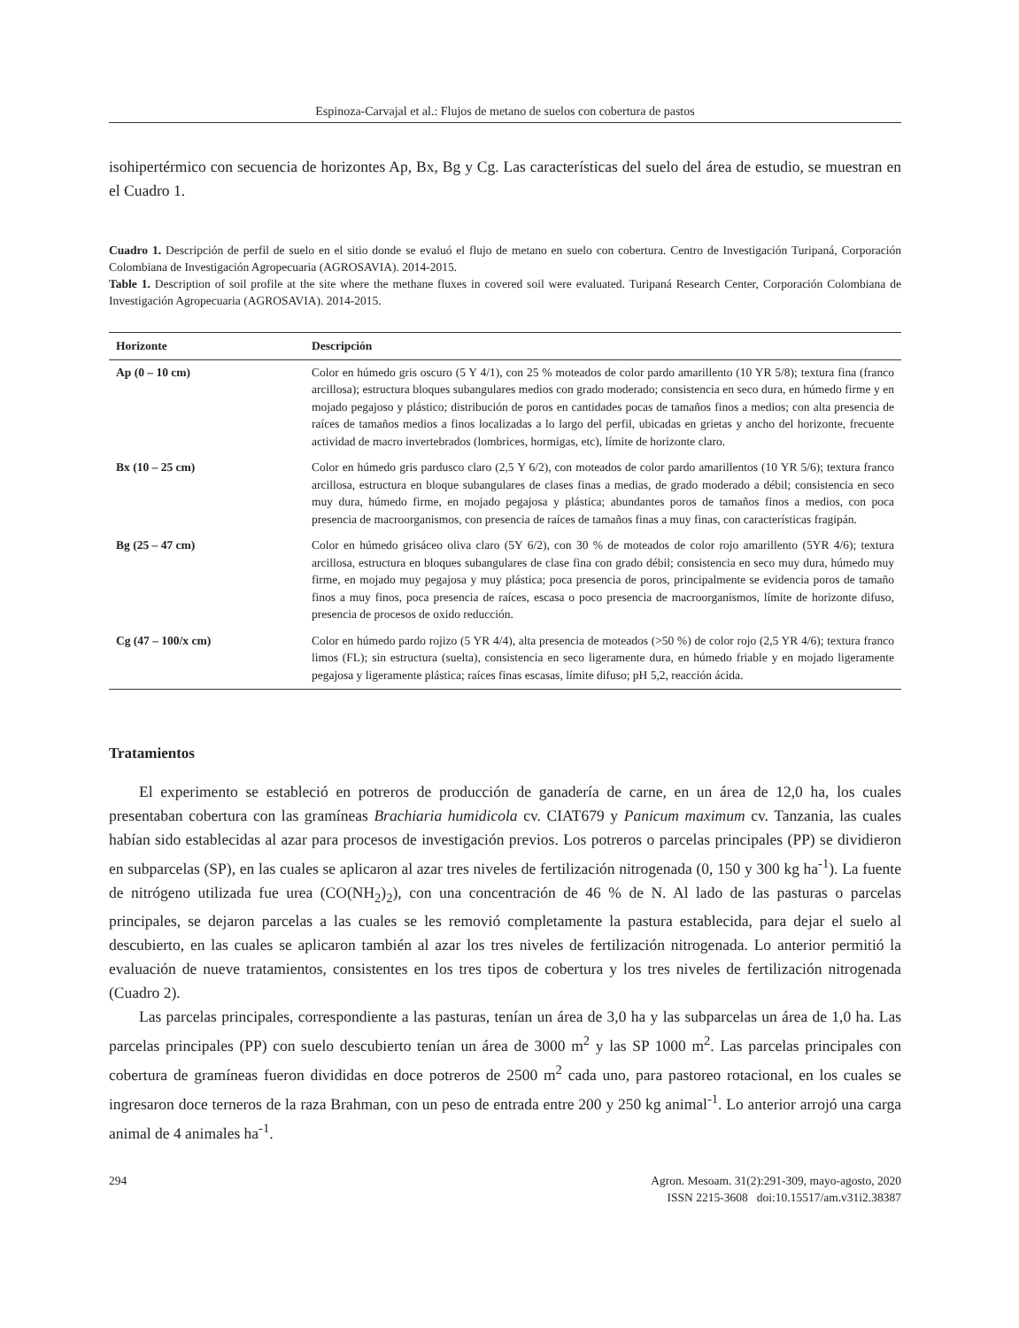Espinoza-Carvajal et al.: Flujos de metano de suelos con cobertura de pastos
isohipertérmico con secuencia de horizontes Ap, Bx, Bg y Cg. Las características del suelo del área de estudio, se muestran en el Cuadro 1.
Cuadro 1. Descripción de perfil de suelo en el sitio donde se evaluó el flujo de metano en suelo con cobertura. Centro de Investigación Turipaná, Corporación Colombiana de Investigación Agropecuaria (AGROSAVIA). 2014-2015.
Table 1. Description of soil profile at the site where the methane fluxes in covered soil were evaluated. Turipaná Research Center, Corporación Colombiana de Investigación Agropecuaria (AGROSAVIA). 2014-2015.
| Horizonte | Descripción |
| --- | --- |
| Ap (0 – 10 cm) | Color en húmedo gris oscuro (5 Y 4/1), con 25 % moteados de color pardo amarillento (10 YR 5/8); textura fina (franco arcillosa); estructura bloques subangulares medios con grado moderado; consistencia en seco dura, en húmedo firme y en mojado pegajoso y plástico; distribución de poros en cantidades pocas de tamaños finos a medios; con alta presencia de raíces de tamaños medios a finos localizadas a lo largo del perfil, ubicadas en grietas y ancho del horizonte, frecuente actividad de macro invertebrados (lombrices, hormigas, etc), límite de horizonte claro. |
| Bx (10 – 25 cm) | Color en húmedo gris pardusco claro (2,5 Y 6/2), con moteados de color pardo amarillentos (10 YR 5/6); textura franco arcillosa, estructura en bloque subangulares de clases finas a medias, de grado moderado a débil; consistencia en seco muy dura, húmedo firme, en mojado pegajosa y plástica; abundantes poros de tamaños finos a medios, con poca presencia de macroorganismos, con presencia de raíces de tamaños finas a muy finas, con características fragipán. |
| Bg (25 – 47 cm) | Color en húmedo grisáceo oliva claro (5Y 6/2), con 30 % de moteados de color rojo amarillento (5YR 4/6); textura arcillosa, estructura en bloques subangulares de clase fina con grado débil; consistencia en seco muy dura, húmedo muy firme, en mojado muy pegajosa y muy plástica; poca presencia de poros, principalmente se evidencia poros de tamaño finos a muy finos, poca presencia de raíces, escasa o poco presencia de macroorganismos, límite de horizonte difuso, presencia de procesos de oxido reducción. |
| Cg (47 – 100/x cm) | Color en húmedo pardo rojizo (5 YR 4/4), alta presencia de moteados (>50 %) de color rojo (2,5 YR 4/6); textura franco limos (FL); sin estructura (suelta), consistencia en seco ligeramente dura, en húmedo friable y en mojado ligeramente pegajosa y ligeramente plástica; raíces finas escasas, límite difuso; pH 5,2, reacción ácida. |
Tratamientos
El experimento se estableció en potreros de producción de ganadería de carne, en un área de 12,0 ha, los cuales presentaban cobertura con las gramíneas Brachiaria humidicola cv. CIAT679 y Panicum maximum cv. Tanzania, las cuales habían sido establecidas al azar para procesos de investigación previos. Los potreros o parcelas principales (PP) se dividieron en subparcelas (SP), en las cuales se aplicaron al azar tres niveles de fertilización nitrogenada (0, 150 y 300 kg ha<sup>-1</sup>). La fuente de nitrógeno utilizada fue urea (CO(NH<sub>2</sub>)<sub>2</sub>), con una concentración de 46 % de N. Al lado de las pasturas o parcelas principales, se dejaron parcelas a las cuales se les removió completamente la pastura establecida, para dejar el suelo al descubierto, en las cuales se aplicaron también al azar los tres niveles de fertilización nitrogenada. Lo anterior permitió la evaluación de nueve tratamientos, consistentes en los tres tipos de cobertura y los tres niveles de fertilización nitrogenada (Cuadro 2).
Las parcelas principales, correspondiente a las pasturas, tenían un área de 3,0 ha y las subparcelas un área de 1,0 ha. Las parcelas principales (PP) con suelo descubierto tenían un área de 3000 m<sup>2</sup> y las SP 1000 m<sup>2</sup>. Las parcelas principales con cobertura de gramíneas fueron divididas en doce potreros de 2500 m<sup>2</sup> cada uno, para pastoreo rotacional, en los cuales se ingresaron doce terneros de la raza Brahman, con un peso de entrada entre 200 y 250 kg animal<sup>-1</sup>. Lo anterior arrojó una carga animal de 4 animales ha<sup>-1</sup>.
294 Agron. Mesoam. 31(2):291-309, mayo-agosto, 2020
ISSN 2215-3608 doi:10.15517/am.v31i2.38387